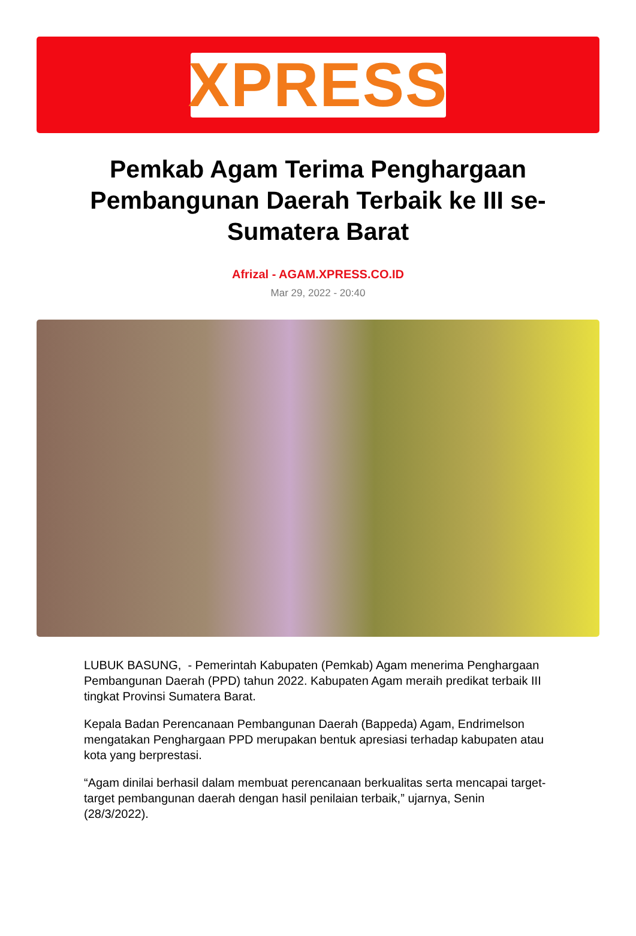XPRESS
Pemkab Agam Terima Penghargaan Pembangunan Daerah Terbaik ke III se-Sumatera Barat
Afrizal - AGAM.XPRESS.CO.ID
Mar 29, 2022 - 20:40
LUBUK BASUNG, - Pemerintah Kabupaten (Pemkab) Agam menerima Penghargaan Pembangunan Daerah (PPD) tahun 2022. Kabupaten Agam meraih predikat terbaik III tingkat Provinsi Sumatera Barat.
Kepala Badan Perencanaan Pembangunan Daerah (Bappeda) Agam, Endrimelson mengatakan Penghargaan PPD merupakan bentuk apresiasi terhadap kabupaten atau kota yang berprestasi.
“Agam dinilai berhasil dalam membuat perencanaan berkualitas serta mencapai target-target pembangunan daerah dengan hasil penilaian terbaik,” ujarnya, Senin (28/3/2022).